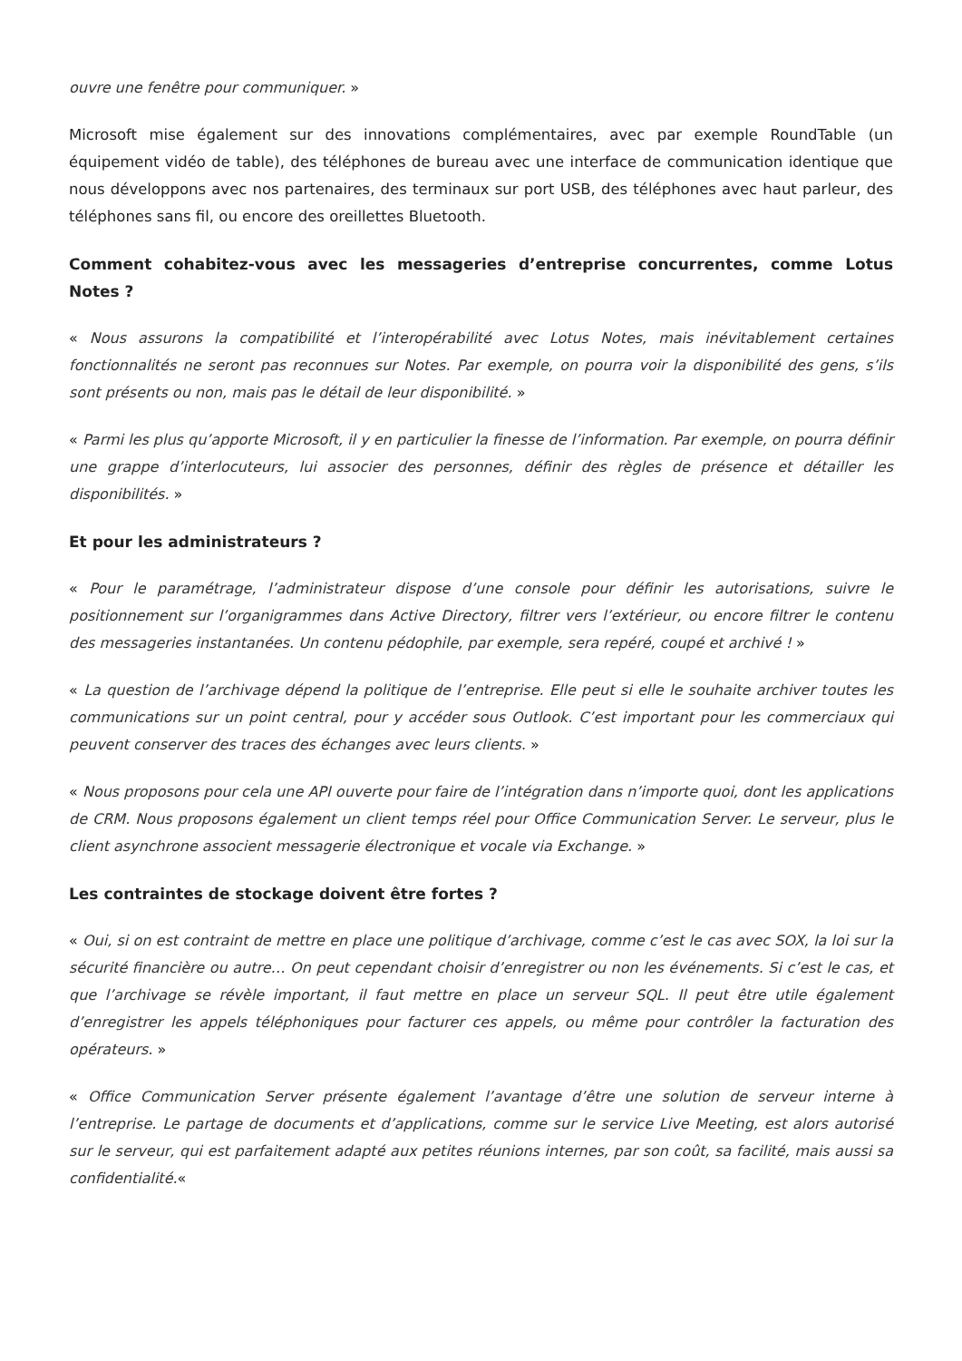ouvre une fenêtre pour communiquer. »
Microsoft mise également sur des innovations complémentaires, avec par exemple RoundTable (un équipement vidéo de table), des téléphones de bureau avec une interface de communication identique que nous développons avec nos partenaires, des terminaux sur port USB, des téléphones avec haut parleur, des téléphones sans fil, ou encore des oreillettes Bluetooth.
Comment cohabitez-vous avec les messageries d’entreprise concurrentes, comme Lotus Notes ?
« Nous assurons la compatibilité et l’interopérabilité avec Lotus Notes, mais inévitablement certaines fonctionnalités ne seront pas reconnues sur Notes. Par exemple, on pourra voir la disponibilité des gens, s’ils sont présents ou non, mais pas le détail de leur disponibilité. »
« Parmi les plus qu’apporte Microsoft, il y en particulier la finesse de l’information. Par exemple, on pourra définir une grappe d’interlocuteurs, lui associer des personnes, définir des règles de présence et détailler les disponibilités. »
Et pour les administrateurs ?
« Pour le paramétrage, l’administrateur dispose d’une console pour définir les autorisations, suivre le positionnement sur l’organigrammes dans Active Directory, filtrer vers l’extérieur, ou encore filtrer le contenu des messageries instantanées. Un contenu pédophile, par exemple, sera repéré, coupé et archivé ! »
« La question de l’archivage dépend la politique de l’entreprise. Elle peut si elle le souhaite archiver toutes les communications sur un point central, pour y accéder sous Outlook. C’est important pour les commerciaux qui peuvent conserver des traces des échanges avec leurs clients. »
« Nous proposons pour cela une API ouverte pour faire de l’intégration dans n’importe quoi, dont les applications de CRM. Nous proposons également un client temps réel pour Office Communication Server. Le serveur, plus le client asynchrone associent messagerie électronique et vocale via Exchange. »
Les contraintes de stockage doivent être fortes ?
« Oui, si on est contraint de mettre en place une politique d’archivage, comme c’est le cas avec SOX, la loi sur la sécurité financière ou autre… On peut cependant choisir d’enregistrer ou non les événements. Si c’est le cas, et que l’archivage se révèle important, il faut mettre en place un serveur SQL. Il peut être utile également d’enregistrer les appels téléphoniques pour facturer ces appels, ou même pour contrôler la facturation des opérateurs. »
« Office Communication Server présente également l’avantage d’être une solution de serveur interne à l’entreprise. Le partage de documents et d’applications, comme sur le service Live Meeting, est alors autorisé sur le serveur, qui est parfaitement adapté aux petites réunions internes, par son coût, sa facilité, mais aussi sa confidentialité.«